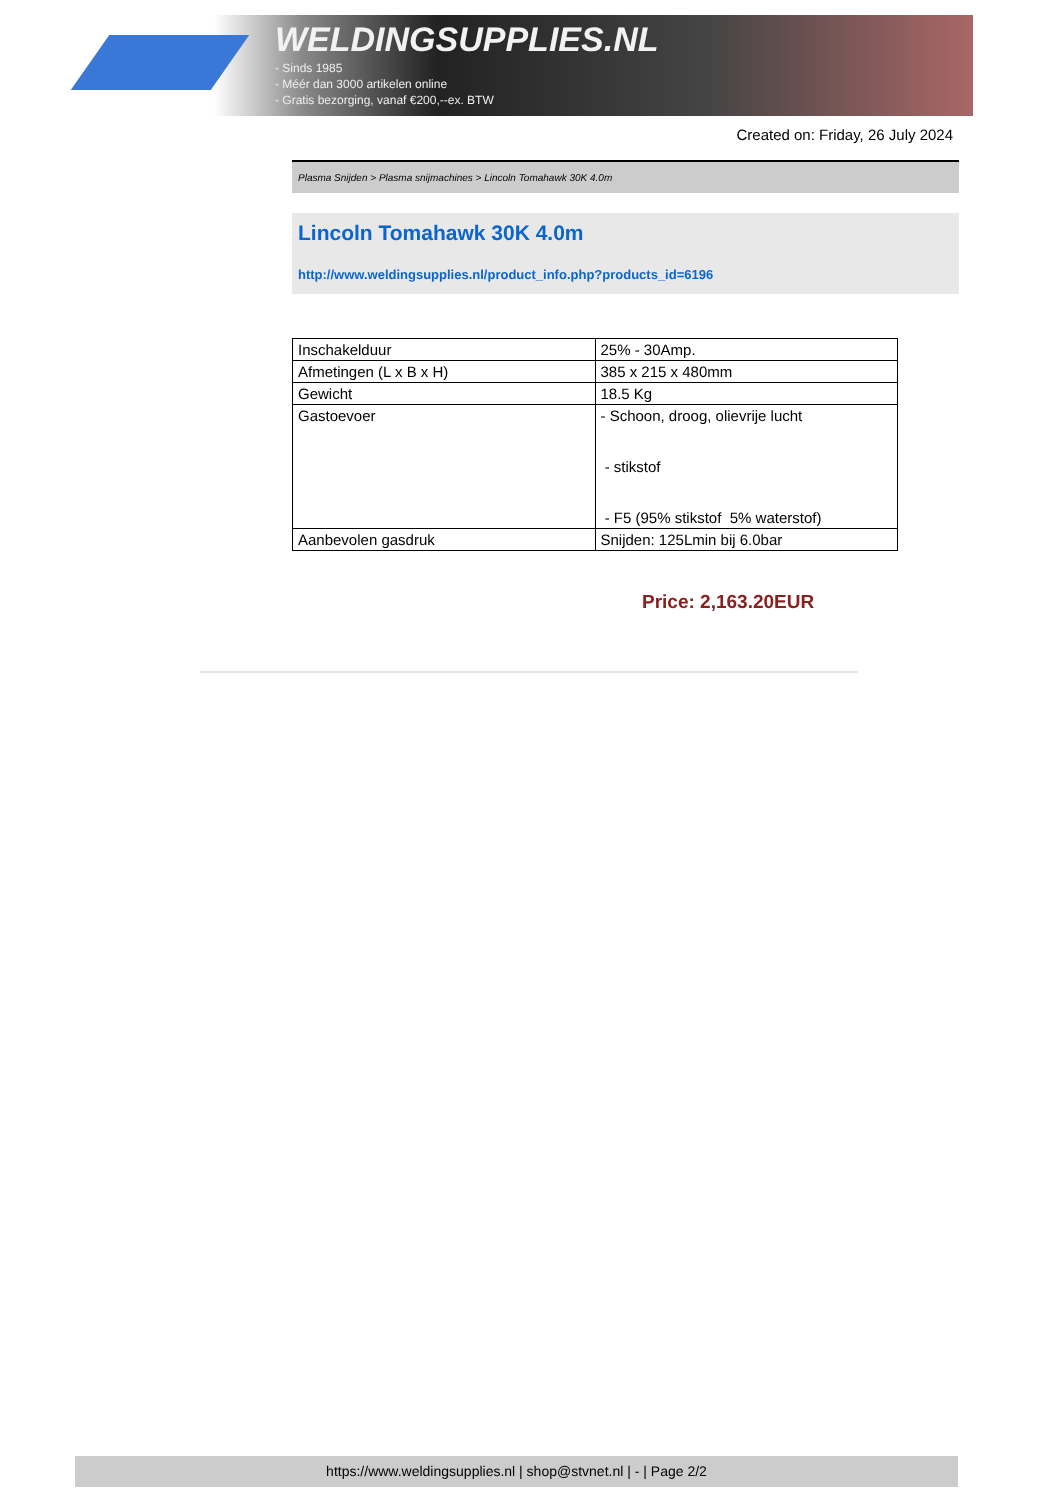WELDINGSUPPLIES.NL
- Sinds 1985
- Méér dan 3000 artikelen online
- Gratis bezorging, vanaf €200,--ex. BTW
Created on: Friday, 26 July 2024
Plasma Snijden > Plasma snijmachines > Lincoln Tomahawk 30K 4.0m
Lincoln Tomahawk 30K 4.0m
http://www.weldingsupplies.nl/product_info.php?products_id=6196
| Inschakelduur | 25% - 30Amp. |
| Afmetingen (L x B x H) | 385 x 215 x 480mm |
| Gewicht | 18.5 Kg |
| Gastoevoer | - Schoon, droog, olievrije lucht - stikstof - F5 (95% stikstof 5% waterstof) |
| Aanbevolen gasdruk | Snijden: 125Lmin bij 6.0bar |
Price: 2,163.20EUR
https://www.weldingsupplies.nl | shop@stvnet.nl | - | Page 2/2